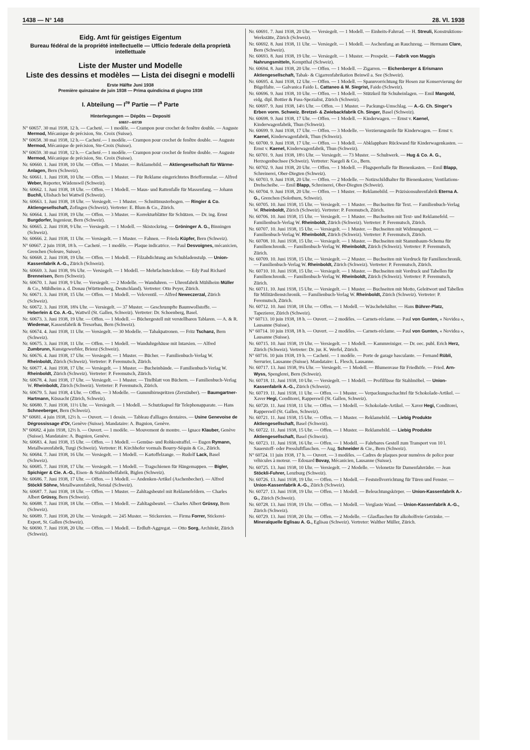1438 — N° 148 28. VI. 1938
Eidg. Amt für geistiges Eigentum
Bureau fédéral de la propriété intellectuelle — Ufficio federale della proprietà intellettuale
Liste der Muster und Modelle
Liste des dessins et modèles — Lista dei disegni e modelli
Erste Hälfte Juni 1938
Première quinzaine de juin 1938 — Prima quindicina di giugno 1938
I. Abteilung — I<sup>re</sup> Partie — I<sup>a</sup> Parte
Hinterlegungen — Dépôts — Depositi
60657—60739
N° 60657. 30 mai 1938, 12 h. — Cacheté. — 1 modèle. — Crampon pour crochet de fenêtre double. — Auguste Mermod, Mécanique de précision, Ste. Croix (Suisse).
N° 60658. 30 mai 1938, 12 h.— Cacheté.— 1 modèle.— Crampon pour crochet de fenêtre double. — Auguste Mermod, Mécanique de précision, Ste-Croix (Suisse).
N° 60659. 30 mai 1938, 12 h.— Cacheté.— 1 modèle.— Crampon pour crochet de fenêtre double. — Auguste Mermod, Mécanique de précision, Ste. Croix (Suisse).
Nr. 60660. 1. Juni 1938, 10 Uhr. — Offen. — 1 Muster. — Reklamebild. — Aktiengesellschaft für Wärme-Anlagen, Bern (Schweiz).
Nr. 60661. 1. Juni 1938, 10 Uhr. — Offen. — 1 Muster. — Für Reklame eingerichtetes Briefformular. — Alfred Weber, Reporter, Wädenswil (Schweiz).
Nr. 60662. 1. Juni 1938, 18 Uhr. — Offen. — 1 Modell. — Maus- und Rattenfalle für Massenfang. — Johann Buchli, Ulisbach bei Wattwil (Schweiz).
Nr. 60663. 1. Juni 1938, 18 Uhr. — Versiegelt. — 1 Muster. — Schnittmusterbogen. — Ringier & Co. Aktiengesellschaft, Zofingen (Schweiz). Vertreter: E. Blum & Co., Zürich.
Nr. 60664. 1. Juni 1938, 19 Uhr. — Offen. — 3 Muster. — Korrekturblätter für Schützen. — Dr. ing. Ernst Burgdorfer, Ingenieur, Bern (Schweiz).
Nr. 60665. 2. Juni 1938, 9 Uhr. — Versiegelt. — 1 Modell. — Skistockring. — Gröninger A. G., Binningen (Schweiz).
Nr. 60666. 2. Juni 1938, 11 Uhr. — Versiegelt. — 1 Muster. — Fahnen. — Frieda Küpfer, Bern (Schweiz).
N° 60667. 2 juin 1938, 18 h. — Cacheté. — 1 modèle. — Plaque indicatrice. — Paul Desvoignes, mécanicien, Grenchen (Soleure, Suisse).
Nr. 60668. 2. Juni 1938, 19 Uhr. — Offen. — 1 Modell. — Filzabdichtung am Schubladenstulp. — Union-Kassenfabrik A.-G., Zürich (Schweiz).
Nr. 60669. 3. Juni 1938, 9¾ Uhr. — Versiegelt. — 1 Modell. — Mehrfachsteckdose. — Edy Paul Richard Brenneisen, Bern (Schweiz).
Nr. 60670. 1. Juni 1938, 9 Uhr. — Versiegelt. — 2 Modelle. — Wanduhren. — Uhrenfabrik Mühlheim Müller & Co., Mühlheim a. d. Donau (Württemberg, Deutschland). Vertreter: Otto Peyer, Zürich.
Nr. 60671. 3. Juni 1938, 15 Uhr. — Offen. — 1 Modell. — Veloventil. — Alfred Neweczerzal, Zürich (Schweiz).
Nr. 60672. 3. Juni 1938, 18¾ Uhr. — Versiegelt. — 37 Muster. — Geschrumpfte Baumwollstoffe. — Heberlein & Co. A.-G., Wattwil (St. Gallen, Schweiz). Vertreter: Dr. Schoenberg, Basel.
Nr. 60673. 3. Juni 1938, 19 Uhr. — Offen. — 1 Modell. — Büchergestell mit verstellbaren Tablaren. — A. & R. Wiedemar, Kassenfabrik & Tresorbau, Bern (Schweiz).
Nr. 60674. 4. Juni 1938, 11 Uhr. — Versiegelt. — 30 Modelle. — Tabakpatronen. — Fritz Tschanz, Bern (Schweiz).
Nr. 60675. 3. Juni 1938, 11 Uhr. — Offen. — 1 Modell. — Wanduhrgehäuse mit Intarsien. — Alfred Zumbrunn, Kunstgewerbler, Brienz (Schweiz).
Nr. 60676. 4. Juni 1938, 17 Uhr. — Versiegelt. — 1 Muster. — Bücher. — Familienbuch-Verlag W. Rheinboldt, Zürich (Schweiz). Vertreter: P. Feremutsch, Zürich.
Nr. 60677. 4. Juni 1938, 17 Uhr. — Versiegelt. — 1 Muster. — Bucheinbände. — Familienbuch-Verlag W. Rheinboldt, Zürich (Schweiz). Vertreter: P. Feremutsch, Zürich.
Nr. 60678. 4. Juni 1938, 17 Uhr. — Versiegelt. — 1 Muster. — Titelblatt von Büchern. — Familienbuch-Verlag W. Rheinboldt, Zürich (Schweiz). Vertreter: P. Feremutsch, Zürich.
Nr. 60679. 5. Juni 1938, 4 Uhr. — Offen. — 3 Modelle. — Gummibirnspritzen (Zerstäuber). — Baumgartner-Hartmann, Küsnacht (Zürich, Schweiz).
Nr. 60680. 7. Juni 1938, 11½ Uhr. — Versiegelt. — 1 Modell. — Schutzkapsel für Telephonapparate. — Hans Schneeberger, Bern (Schweiz).
N° 60681. 4 juin 1938, 12½ h. — Ouvert. — 1 dessin. — Tableau d'alliages dentaires. — Usine Genevoise de Dégrossissage d'Or, Genève (Suisse). Mandataire: A. Bugnion, Genève.
N° 60682. 4 juin 1938, 12½ h. — Ouvert. — 1 modèle. — Mouvement de montre. — Ignace Klauber, Genève (Suisse). Mandataire: A. Bugnion, Genève.
Nr. 60683. 4. Juni 1938, 15 Uhr. — Offen. — 1 Modell. — Gemüse- und Rohkostraffel. — Eugen Rymann, Metallwarenfabrik, Turgi (Schweiz). Vertreter: H. Kirchhofer vormals Bourry-Séquin & Co., Zürich.
Nr. 60684. 7. Juni 1938, 16 Uhr. — Versiegelt. — 1 Modell. — Kartoffelzange. — Rudolf Lack, Basel (Schweiz).
Nr. 60685. 7. Juni 1938, 17 Uhr. — Versiegelt. — 1 Modell. — Tragschienen für Hängemappen. — Bigler, Spichiger & Cie. A.-G., Eisen- & Stahlmöbelfabrik, Biglen (Schweiz).
Nr. 60686. 7. Juni 1938, 17 Uhr. — Offen. — 1 Modell. — Andenken-Artikel (Aschenbecher). — Alfred Stöckli Söhne, Metallwarenfabrik, Netstal (Schweiz).
Nr. 60687. 7. Juni 1938, 18 Uhr. — Offen. — 1 Muster. — Zahltagsbeutel mit Reklamefeldern. — Charles Albert Grüssy, Bern (Schweiz).
Nr. 60688. 7. Juni 1938, 18 Uhr. — Offen. — 1 Modell. — Zahltagsbeutel. — Charles Albert Grüssy, Bern (Schweiz).
Nr. 60689. 7. Juni 1938, 20 Uhr. — Versiegelt. — 245 Muster. — Stickereien. — Firma Forrer, Stickerei-Export, St. Gallen (Schweiz).
Nr. 60690. 7. Juni 1938, 20 Uhr. — Offen. — 1 Modell. — Erdluft-Aggregat. — Otto Sorg, Architekt, Zürich (Schweiz).
Nr. 60691. 7. Juni 1938, 20 Uhr. — Versiegelt. — 1 Modell. — Einheits-Fahrrad. — H. Streuli, Konstruktions-Werkstätte, Zürich (Schweiz).
Nr. 60692. 8. Juni 1938, 11 Uhr. — Versiegelt. — 1 Modell. — Aschenfang an Rauchzeug. — Hermann Clare, Bern (Schweiz).
Nr. 60693. 8. Juni 1938, 19 Uhr. — Versiegelt. — 1 Muster. — Prospekt. — Fabrik von Maggis Nahrungsmitteln, Kemptthal (Schweiz).
Nr. 60694. 8. Juni 1938, 20 Uhr. — Offen. — 1 Modell. — Zigarren. — Eichenberger & Erismann Aktiengesellschaft, Tabak- & Cigarrenfabrikation Beinwil a. See (Schweiz).
Nr. 60695. 4. Juni 1938, 12 Uhr. — Offen. — 1 Modell. — Spannvorrichtung für Hosen zur Konservierung der Bügelfalte. — Galvanica Faido L. Cattaneo & M. Siegrist, Faido (Schweiz).
Nr. 60696. 9. Juni 1938, 10 Uhr. — Offen. — 1 Modell. — Stützkeil für Schuheinlagen. — Emil Mangold, eidg. dipl. Bottier & Fuss-Spezialist, Zürich (Schweiz).
Nr. 60697. 9. Juni 1938, 14½ Uhr. — Offen. — 1 Muster. — Packungs-Umschlag. — A.-G. Ch. Singer's Erben vorm. Schweiz. Bretzel- & Zwiebackfabrik Ch. Singer, Basel (Schweiz).
Nr. 60698. 9. Juni 1938, 17 Uhr. — Offen. — 1 Modell. — Kinderwagen. — Ernst v. Kaenel, Kinderwagenfabrik, Thun (Schweiz).
Nr. 60699. 9. Juni 1938, 17 Uhr. — Offen. — 3 Modelle. — Verzierungsteile für Kinderwagen. — Ernst v. Kaenel, Kinderwagenfabrik, Thun (Schweiz).
Nr. 60700. 9. Juni 1938, 17 Uhr. — Offen. — 1 Modell. — Abklappbare Rückwand für Kinderwagenkasten. — Ernst v. Kaenel, Kinderwagenfabrik, Thun (Schweiz).
Nr. 60701. 9. Juni 1938, 18½ Uhr. — Versiegelt. — 73 Muster. — Schuhwerk. — Hug & Co. A. G., Herzogenbuchsee (Schweiz). Vertreter: Naegeli & Co., Bern.
Nr. 60702. 9. Juni 1938, 20 Uhr. — Offen. — 1 Modell. — Flugsperrhalle für Bienenkasten. — Emil Blapp, Schreinerei, Ober-Diegten (Schweiz).
Nr. 60703. 9. Juni 1938, 20 Uhr. — Offen. — 2 Modelle. — Notizschildhalter für Bienenkasten; Ventilations-Drehscheibe. — Emil Blapp, Schreinerei, Ober-Diegten (Schweiz).
Nr. 60704. 9. Juni 1938, 20 Uhr. — Offen. — 1 Muster. — Reklamebild. — Präzisionsuhrenfabrik Eterna A. G., Grenchen (Solothurn, Schweiz).
Nr. 60705. 10. Juni 1938, 15 Uhr. — Versiegelt. — 1 Muster. — Buchseiten für Text. — Familienbuch-Verlag W. Rheinboldt, Zürich (Schweiz). Vertreter: P. Feremutsch, Zürich.
Nr. 60706. 10. Juni 1938, 15 Uhr. — Versiegelt. — 1 Muster. — Buchseiten mit Text- und Reklamefeld. — Familienbuch-Verlag W. Rheinboldt, Zürich (Schweiz). Vertreter: P. Feremutsch, Zürich.
Nr. 60707. 10. Juni 1938, 15 Uhr. — Versiegelt. — 1 Muster. — Buchseiten mit Widmungstext. — Familienbuch-Verlag W. Rheinboldt, Zürich (Schweiz). Vertreter: P. Feremutsch, Zürich.
Nr. 60708. 10. Juni 1938, 15 Uhr. — Versiegelt. — 1 Muster. — Buchseiten mit Stammbaum-Schema für Familienchronik. — Familienbuch-Verlag W. Rheinboldt, Zürich (Schweiz). Vertreter: P. Feremutsch, Zürich.
Nr. 60709. 10. Juni 1938, 15 Uhr. — Versiegelt. — 2 Muster. — Buchseiten mit Vordruck für Familienchronik. — Familienbuch-Verlag W. Rheinboldt, Zürich (Schweiz). Vertreter: P. Feremutsch, Zürich.
Nr. 60710. 10. Juni 1938, 15 Uhr. — Versiegelt. — 1 Muster. — Buchseiten mit Vordruck und Tabellen für Familienchronik. — Familienbuch-Verlag W. Rheinboldt, Zürich (Schweiz). Vertreter: P. Feremutsch, Zürich.
Nr. 60711. 10. Juni 1938, 15 Uhr. — Versiegelt. — 1 Muster. — Buchseiten mit Motto, Geleitwort und Tabellen für Militärdienstchronik. — Familienbuch-Verlag W. Rheinboldt, Zürich (Schweiz). Vertreter: P. Feremutsch, Zürich.
Nr. 60712. 10. Juni 1938, 18 Uhr. — Offen. — 1 Modell. — Wäschebehälter. — Hans Bührer-Platz, Tapezierer, Zürich (Schweiz).
N° 60713. 10 juin 1938, 18 h. — Ouvert. — 2 modèles. — Carnets-réclame. — Paul von Gunten, « Novidea », Lausanne (Suisse).
N° 60714. 10 juin 1938, 18 h. — Ouvert. — 2 modèles. — Carnets-réclame. — Paul von Gunten, « Novidea », Lausanne (Suisse).
Nr. 60715. 10. Juni 1938, 19 Uhr. — Versiegelt. — 1 Modell. — Kammreiniger. — Dr. oec. publ. Erich Herz, Zürich (Schweiz). Vertreter: Dr. jur. K. Werfel, Zürich.
N° 60716. 10 juin 1938, 19 h. — Cacheté. — 1 modèle. — Porte de garage basculante. — Fernand Rübli, Serrurier, Lausanne (Suisse). Mandataire: L. Flesch, Lausanne.
Nr. 60717. 13. Juni 1938, 9¼ Uhr. — Versiegelt. — 1 Modell. — Blumenvase für Friedhöfe. — Fried. Arn-Wyss, Spenglerei, Bern (Schweiz).
Nr. 60718. 11. Juni 1938, 10 Uhr. — Versiegelt. — 1 Modell. — Profilfüsse für Stahlmöbel. — Union-Kassenfabrik A.-G., Zürich (Schweiz).
Nr. 60719. 11. Juni 1938, 11 Uhr. — Offen. — 1 Muster. — Verpackungsschachtel für Schokolade-Artikel. — Xaver Hegi, Conditorei, Rapperswil (St. Gallen, Schweiz).
Nr. 60720. 11. Juni 1938, 11 Uhr. — Offen. — 1 Modell. — Schokolade-Artikel. — Xaver Hegi, Conditorei, Rapperswil (St. Gallen, Schweiz).
Nr. 60721. 11. Juni 1938, 15 Uhr. — Offen. — 1 Muster. — Reklamebild. — Liebig Produkte Aktiengesellschaft, Basel (Schweiz).
Nr. 60722. 11. Juni 1938, 15 Uhr. — Offen. — 1 Muster. — Reklamebild. — Liebig Produkte Aktiengesellschaft, Basel (Schweiz).
Nr. 60723. 11. Juni 1938, 16 Uhr. — Offen. — 1 Modell. — Fahrbares Gestell zum Transport von 10 l. Sauerstoff- oder Pressluftflaschen. — Aug. Schneider & Cie., Bern (Schweiz).
N° 60724. 11 juin 1938, 17 h. — Ouvert. — 3 modèles. — Cadres de plaques pour numéros de police pour véhicules à moteur. — Edouard Bovay, Mécanicien, Lausanne (Suisse).
Nr. 60725. 13. Juni 1938, 10 Uhr. — Versiegelt. — 2 Modelle. — Velonetze für Damenfahrräder. — Jean Stöckli-Fuhrer, Lenzburg (Schweiz).
Nr. 60726. 13. Juni 1938, 19 Uhr. — Offen. — 1 Modell. — Feststellvorrichtung für Türen und Fenster. — Union-Kassenfabrik A.-G., Zürich (Schweiz).
Nr. 60727. 13. Juni 1938, 19 Uhr. — Offen. — 1 Modell. — Beleuchtungskörper. — Union-Kassenfabrik A.-G., Zürich (Schweiz).
Nr. 60728. 13. Juni 1938, 19 Uhr. — Offen. — 1 Modell. — Verglaste Wand. — Union-Kassenfabrik A.-G., Zürich (Schweiz).
Nr. 60729. 13. Juni 1938, 20 Uhr. — Offen. — 2 Modelle. — Glasflaschen für alkoholfreie Getränke. — Mineralquelle Eglisau A. G., Eglisau (Schweiz). Vertreter: Walther Müller, Zürich.